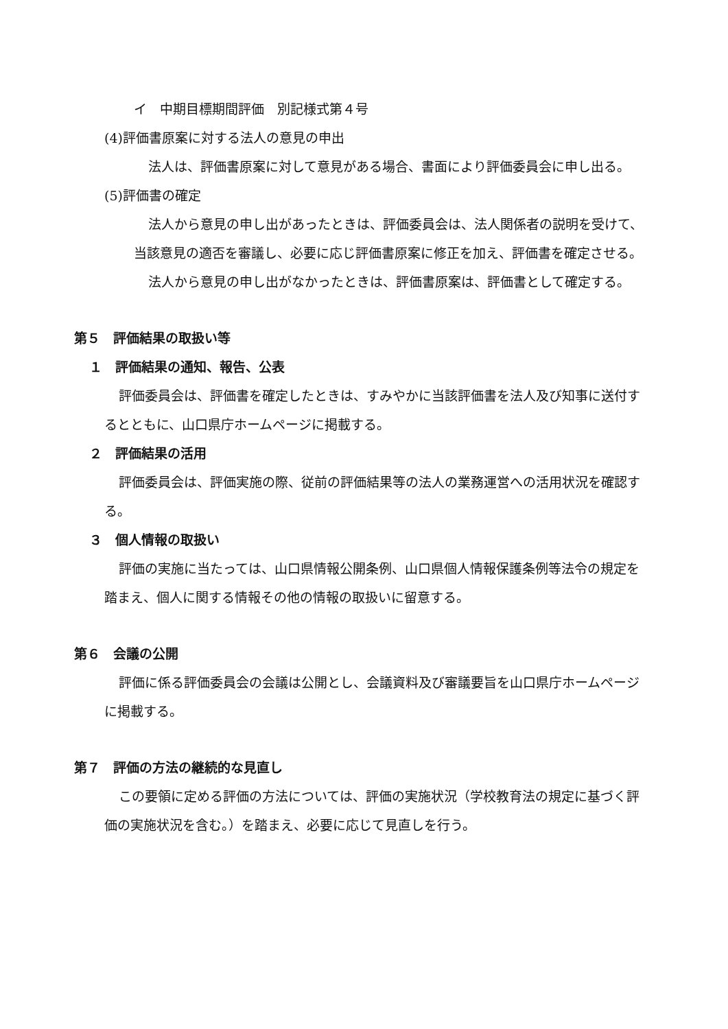イ　中期目標期間評価　別記様式第４号
(4)評価書原案に対する法人の意見の申出
法人は、評価書原案に対して意見がある場合、書面により評価委員会に申し出る。
(5)評価書の確定
法人から意見の申し出があったときは、評価委員会は、法人関係者の説明を受けて、当該意見の適否を審議し、必要に応じ評価書原案に修正を加え、評価書を確定させる。
法人から意見の申し出がなかったときは、評価書原案は、評価書として確定する。
第５　評価結果の取扱い等
１　評価結果の通知、報告、公表
評価委員会は、評価書を確定したときは、すみやかに当該評価書を法人及び知事に送付するとともに、山口県庁ホームページに掲載する。
２　評価結果の活用
評価委員会は、評価実施の際、従前の評価結果等の法人の業務運営への活用状況を確認する。
３　個人情報の取扱い
評価の実施に当たっては、山口県情報公開条例、山口県個人情報保護条例等法令の規定を踏まえ、個人に関する情報その他の情報の取扱いに留意する。
第６　会議の公開
評価に係る評価委員会の会議は公開とし、会議資料及び審議要旨を山口県庁ホームページに掲載する。
第７　評価の方法の継続的な見直し
この要領に定める評価の方法については、評価の実施状況（学校教育法の規定に基づく評価の実施状況を含む。）を踏まえ、必要に応じて見直しを行う。